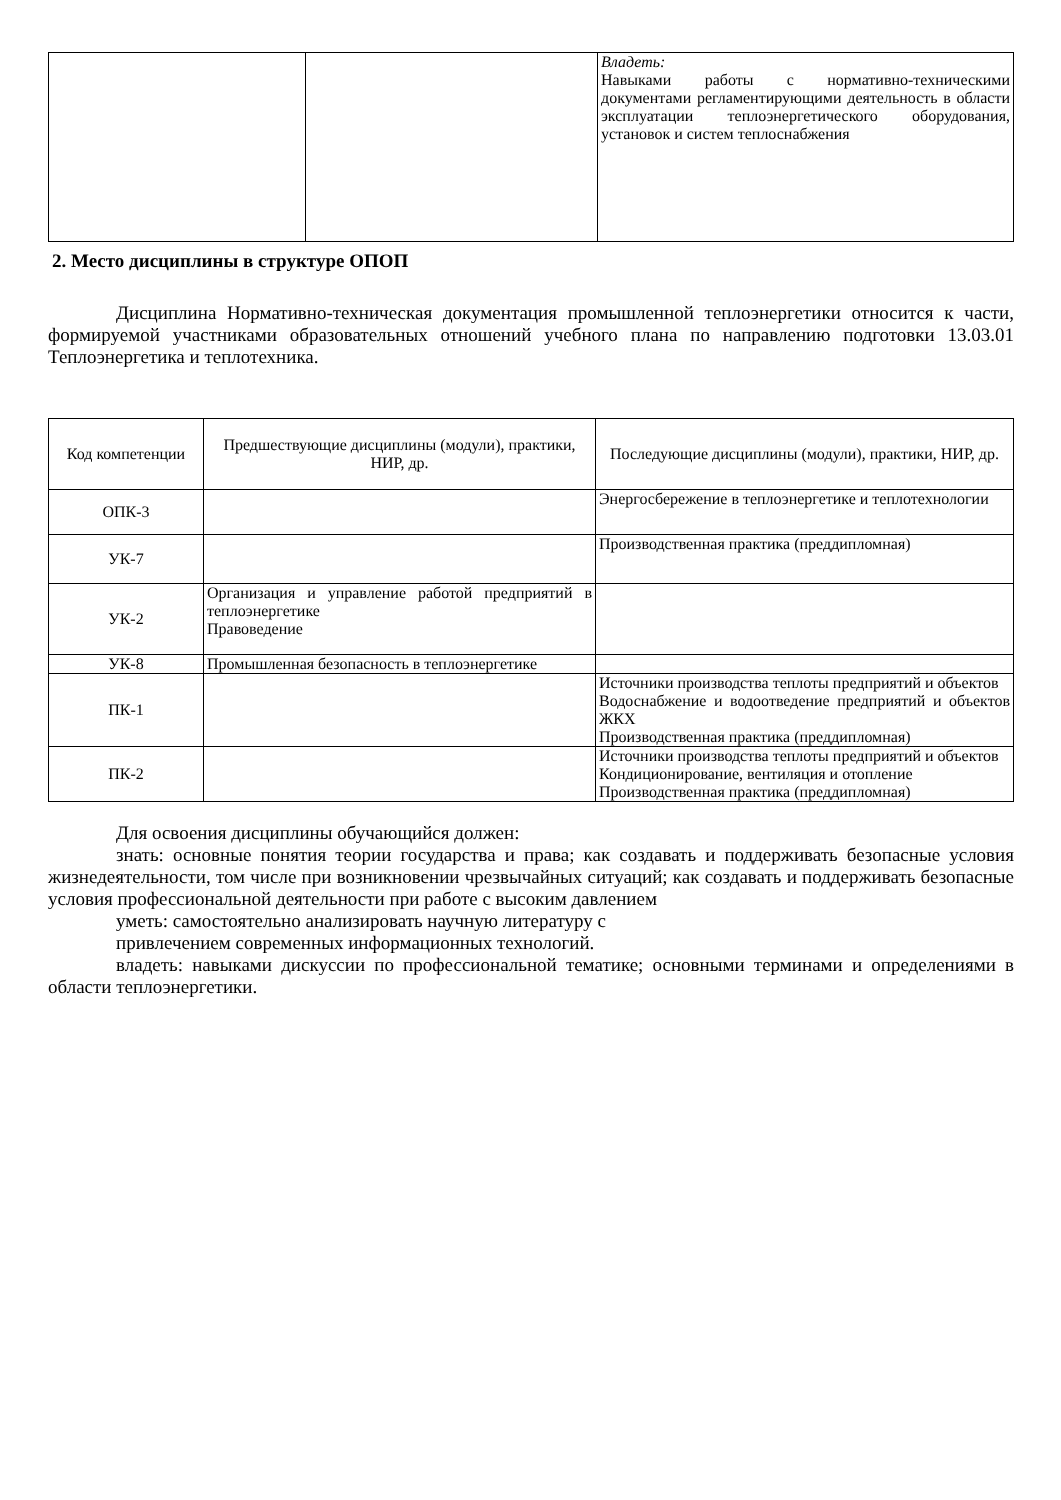| | | Владеть: Навыками работы с нормативно-техническими документами регламентирующими деятельность в области эксплуатации теплоэнергетического оборудования, установок и систем теплоснабжения |
2. Место дисциплины в структуре ОПОП
Дисциплина Нормативно-техническая документация промышленной теплоэнергетики относится к части, формируемой участниками образовательных отношений учебного плана по направлению подготовки 13.03.01 Теплоэнергетика и теплотехника.
| Код компетенции | Предшествующие дисциплины (модули), практики, НИР, др. | Последующие дисциплины (модули), практики, НИР, др. |
| --- | --- | --- |
| ОПК-3 | | Энергосбережение в теплоэнергетике и теплотехнологии |
| УК-7 | | Производственная практика (преддипломная) |
| УК-2 | Организация и управление работой предприятий в теплоэнергетике Правоведение | |
| УК-8 | Промышленная безопасность в теплоэнергетике | |
| ПК-1 | | Источники производства теплоты предприятий и объектов Водоснабжение и водоотведение предприятий и объектов ЖКХ Производственная практика (преддипломная) |
| ПК-2 | | Источники производства теплоты предприятий и объектов Кондиционирование, вентиляция и отопление Производственная практика (преддипломная) |
Для освоения дисциплины обучающийся должен:
знать: основные понятия теории государства и права; как создавать и поддерживать безопасные условия жизнедеятельности, том числе при возникновении чрезвычайных ситуаций; как создавать и поддерживать безопасные условия профессиональной деятельности при работе с высоким давлением
уметь: самостоятельно анализировать научную литературу с
привлечением современных информационных технологий.
владеть: навыками дискуссии по профессиональной тематике; основными терминами и определениями в области теплоэнергетики.